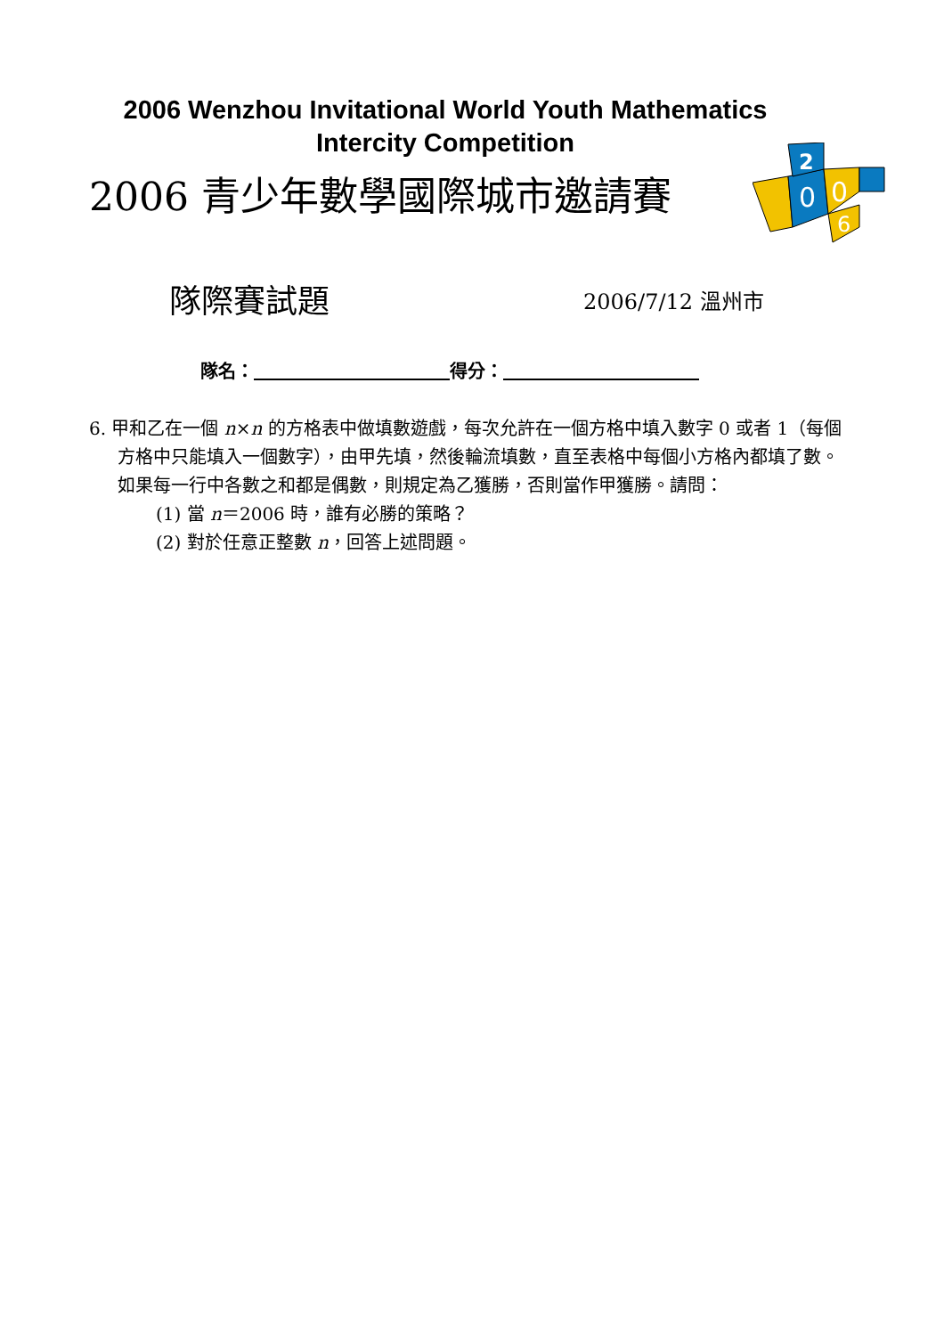2006 Wenzhou Invitational World Youth Mathematics
Intercity Competition
2006 青少年數學國際城市邀請賽
2
0
0
6
隊際賽試題
2006/7/12 溫州市
隊名：            得分：           
6. 甲和乙在一個 n×n 的方格表中做填數遊戲，每次允許在一個方格中填入數字 0 或者 1（每個方格中只能填入一個數字），由甲先填，然後輪流填數，直至表格中每個小方格內都填了數。如果每一行中各數之和都是偶數，則規定為乙獲勝，否則當作甲獲勝。請問：
(1) 當 n＝2006 時，誰有必勝的策略？
(2) 對於任意正整數 n，回答上述問題。